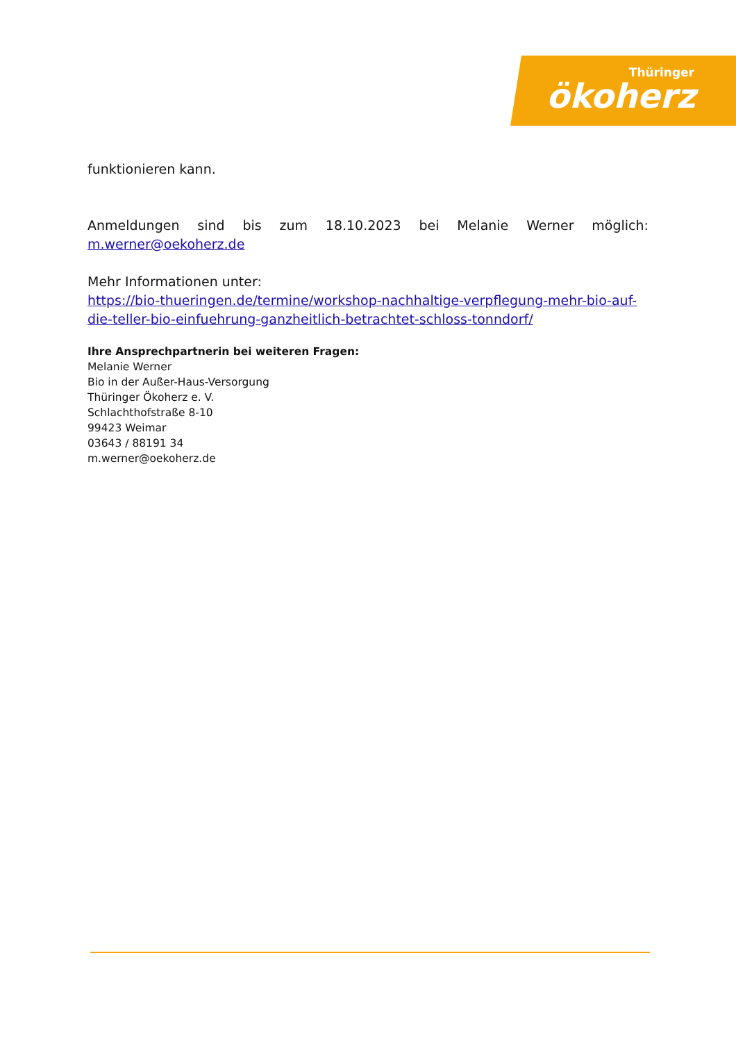Thüringer
ökoherz
funktionieren kann.
Anmeldungen sind bis zum 18.10.2023 bei Melanie Werner möglich:
m.werner@oekoherz.de
Mehr Informationen unter:
https://bio-thueringen.de/termine/workshop-nachhaltige-verpflegung-mehr-bio-auf-die-teller-bio-einfuehrung-ganzheitlich-betrachtet-schloss-tonndorf/
Ihre Ansprechpartnerin bei weiteren Fragen:
Melanie Werner
Bio in der Außer-Haus-Versorgung
Thüringer Ökoherz e. V.
Schlachthofstraße 8-10
99423 Weimar
03643 / 88191 34
m.werner@oekoherz.de